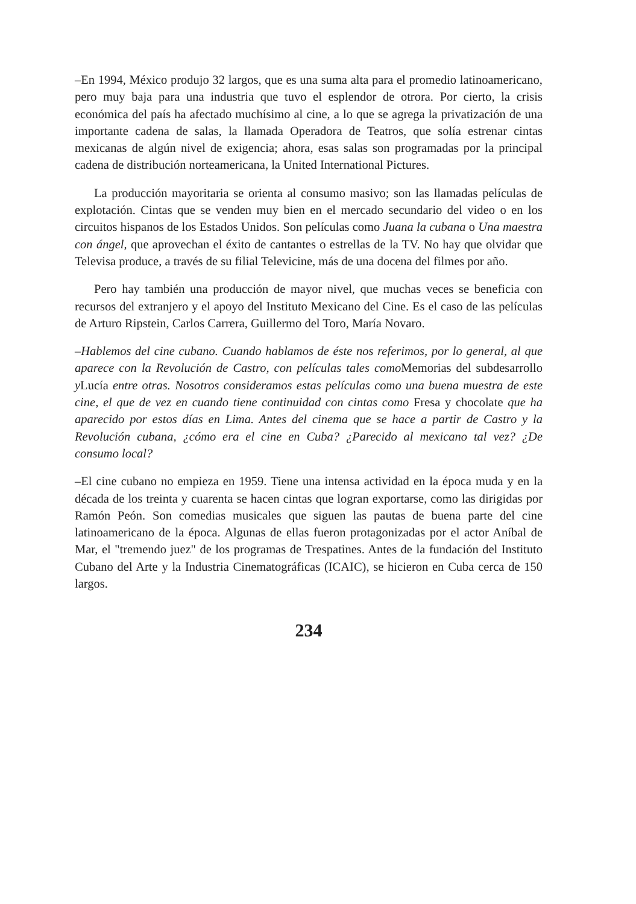–En 1994, México produjo 32 largos, que es una suma alta para el promedio latinoamericano, pero muy baja para una industria que tuvo el esplendor de otrora. Por cierto, la crisis económica del país ha afectado muchísimo al cine, a lo que se agrega la privatización de una importante cadena de salas, la llamada Operadora de Teatros, que solía estrenar cintas mexicanas de algún nivel de exigencia; ahora, esas salas son programadas por la principal cadena de distribución norteamericana, la United International Pictures.
La producción mayoritaria se orienta al consumo masivo; son las llamadas películas de explotación. Cintas que se venden muy bien en el mercado secundario del video o en los circuitos hispanos de los Estados Unidos. Son películas como Juana la cubana o Una maestra con ángel, que aprovechan el éxito de cantantes o estrellas de la TV. No hay que olvidar que Televisa produce, a través de su filial Televicine, más de una docena del filmes por año.
Pero hay también una producción de mayor nivel, que muchas veces se beneficia con recursos del extranjero y el apoyo del Instituto Mexicano del Cine. Es el caso de las películas de Arturo Ripstein, Carlos Carrera, Guillermo del Toro, María Novaro.
–Hablemos del cine cubano. Cuando hablamos de éste nos referimos, por lo general, al que aparece con la Revolución de Castro, con películas tales como Memorias del subdesarrollo y Lucía entre otras. Nosotros consideramos estas películas como una buena muestra de este cine, el que de vez en cuando tiene continuidad con cintas como Fresa y chocolate que ha aparecido por estos días en Lima. Antes del cinema que se hace a partir de Castro y la Revolución cubana, ¿cómo era el cine en Cuba? ¿Parecido al mexicano tal vez? ¿De consumo local?
–El cine cubano no empieza en 1959. Tiene una intensa actividad en la época muda y en la década de los treinta y cuarenta se hacen cintas que logran exportarse, como las dirigidas por Ramón Peón. Son comedias musicales que siguen las pautas de buena parte del cine latinoamericano de la época. Algunas de ellas fueron protagonizadas por el actor Aníbal de Mar, el "tremendo juez" de los programas de Trespatines. Antes de la fundación del Instituto Cubano del Arte y la Industria Cinematográficas (ICAIC), se hicieron en Cuba cerca de 150 largos.
234